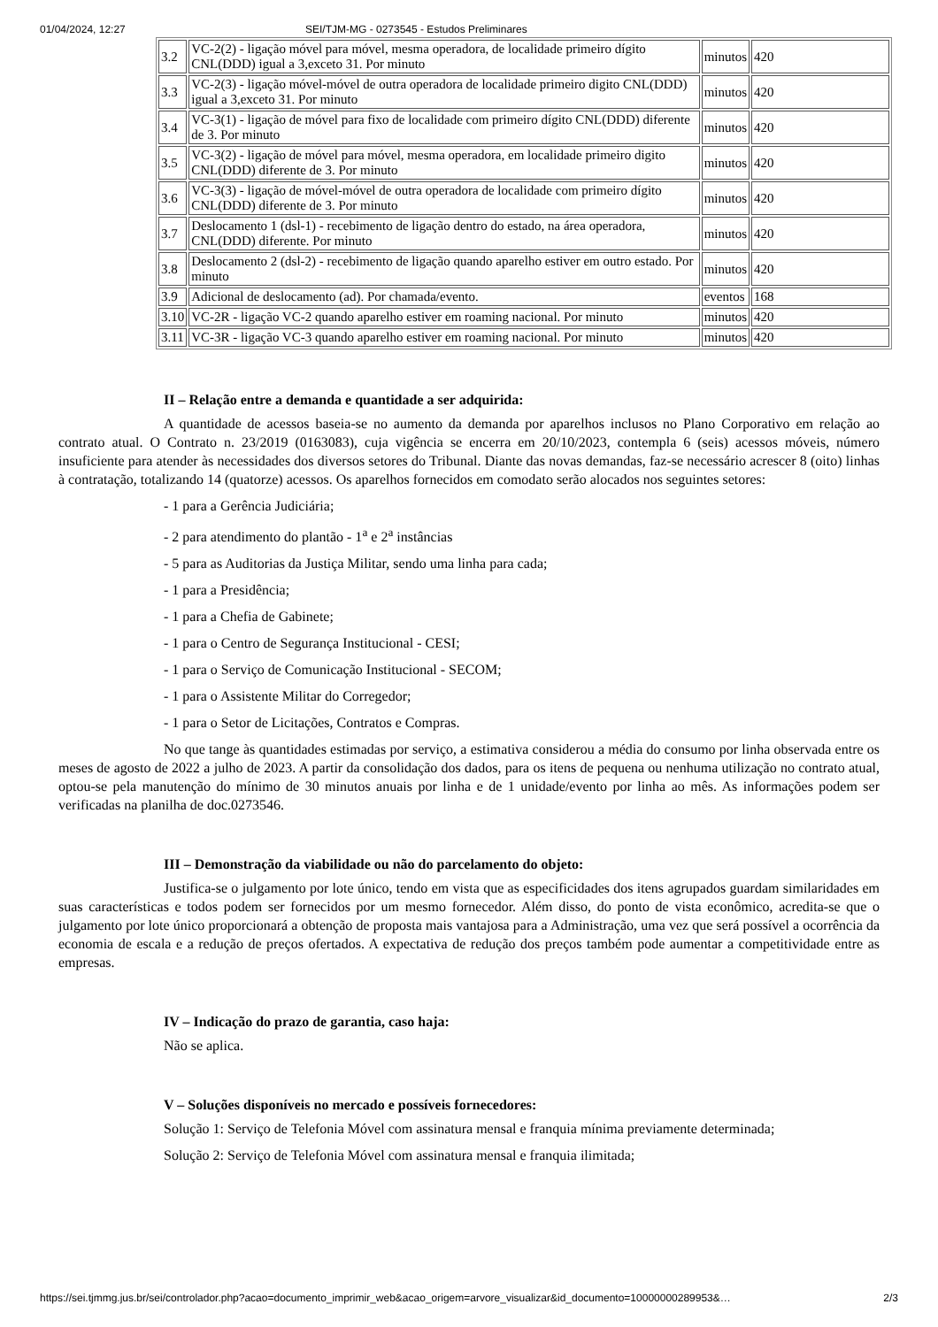01/04/2024, 12:27 SEI/TJM-MG - 0273545 - Estudos Preliminares
| 3.2 | VC-2(2) - ligação móvel para móvel, mesma operadora, de localidade primeiro dígito CNL(DDD) igual a 3,exceto 31. Por minuto | minutos | 420 |
| 3.3 | VC-2(3) - ligação móvel-móvel de outra operadora de localidade primeiro digito CNL(DDD) igual a 3,exceto 31. Por minuto | minutos | 420 |
| 3.4 | VC-3(1) - ligação de móvel para fixo de localidade com primeiro dígito CNL(DDD) diferente de 3. Por minuto | minutos | 420 |
| 3.5 | VC-3(2) - ligação de móvel para móvel, mesma operadora, em localidade primeiro digito CNL(DDD) diferente de 3. Por minuto | minutos | 420 |
| 3.6 | VC-3(3) - ligação de móvel-móvel de outra operadora de localidade com primeiro dígito CNL(DDD) diferente de 3. Por minuto | minutos | 420 |
| 3.7 | Deslocamento 1 (dsl-1) - recebimento de ligação dentro do estado, na área operadora, CNL(DDD) diferente. Por minuto | minutos | 420 |
| 3.8 | Deslocamento 2 (dsl-2) - recebimento de ligação quando aparelho estiver em outro estado. Por minuto | minutos | 420 |
| 3.9 | Adicional de deslocamento (ad). Por chamada/evento. | eventos | 168 |
| 3.10 | VC-2R - ligação VC-2 quando aparelho estiver em roaming nacional. Por minuto | minutos | 420 |
| 3.11 | VC-3R - ligação VC-3 quando aparelho estiver em roaming nacional. Por minuto | minutos | 420 |
II – Relação entre a demanda e quantidade a ser adquirida:
A quantidade de acessos baseia-se no aumento da demanda por aparelhos inclusos no Plano Corporativo em relação ao contrato atual. O Contrato n. 23/2019 (0163083), cuja vigência se encerra em 20/10/2023, contempla 6 (seis) acessos móveis, número insuficiente para atender às necessidades dos diversos setores do Tribunal. Diante das novas demandas, faz-se necessário acrescer 8 (oito) linhas à contratação, totalizando 14 (quatorze) acessos. Os aparelhos fornecidos em comodato serão alocados nos seguintes setores:
- 1 para a Gerência Judiciária;
- 2 para atendimento do plantão - 1<sup>a</sup> e 2<sup>a</sup> instâncias
- 5 para as Auditorias da Justiça Militar, sendo uma linha para cada;
- 1 para a Presidência;
- 1 para a Chefia de Gabinete;
- 1 para o Centro de Segurança Institucional - CESI;
- 1 para o Serviço de Comunicação Institucional - SECOM;
- 1 para o Assistente Militar do Corregedor;
- 1 para o Setor de Licitações, Contratos e Compras.
No que tange às quantidades estimadas por serviço, a estimativa considerou a média do consumo por linha observada entre os meses de agosto de 2022 a julho de 2023. A partir da consolidação dos dados, para os itens de pequena ou nenhuma utilização no contrato atual, optou-se pela manutenção do mínimo de 30 minutos anuais por linha e de 1 unidade/evento por linha ao mês. As informações podem ser verificadas na planilha de doc.0273546.
III – Demonstração da viabilidade ou não do parcelamento do objeto:
Justifica-se o julgamento por lote único, tendo em vista que as especificidades dos itens agrupados guardam similaridades em suas características e todos podem ser fornecidos por um mesmo fornecedor. Além disso, do ponto de vista econômico, acredita-se que o julgamento por lote único proporcionará a obtenção de proposta mais vantajosa para a Administração, uma vez que será possível a ocorrência da economia de escala e a redução de preços ofertados. A expectativa de redução dos preços também pode aumentar a competitividade entre as empresas.
IV – Indicação do prazo de garantia, caso haja:
Não se aplica.
V – Soluções disponíveis no mercado e possíveis fornecedores:
Solução 1: Serviço de Telefonia Móvel com assinatura mensal e franquia mínima previamente determinada;
Solução 2: Serviço de Telefonia Móvel com assinatura mensal e franquia ilimitada;
https://sei.tjmmg.jus.br/sei/controlador.php?acao=documento_imprimir_web&acao_origem=arvore_visualizar&id_documento=10000000289953&… 2/3